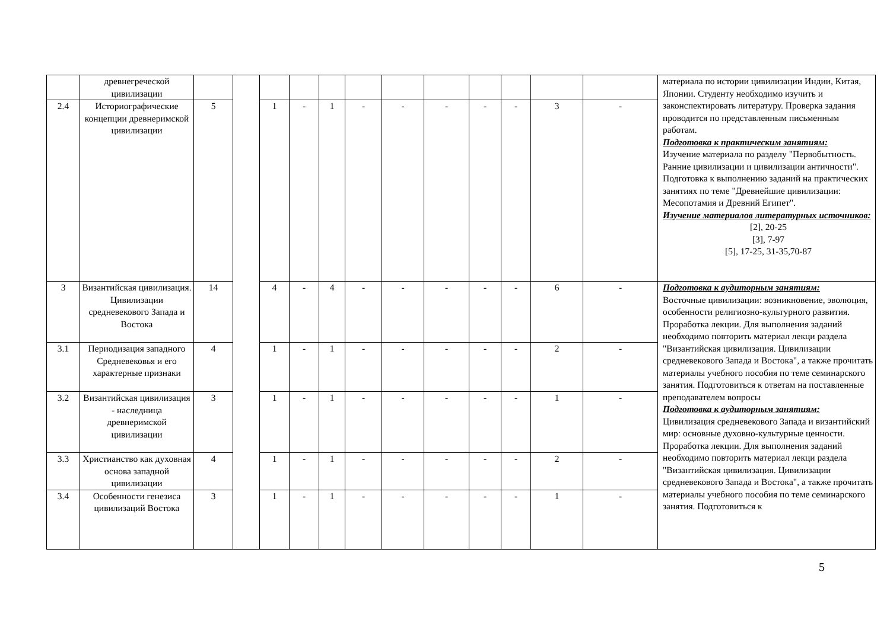| | древнегреческой цивилизации | | | | | | | | | | | | | материала по истории цивилизации Индии, Китая, Японии. Студенту необходимо изучить и законспектировать литературу. Проверка задания проводится по представленным письменным работам. Подготовка к практическим занятиям: Изучение материала по разделу "Первобытность. Ранние цивилизации и цивилизации античности". Подготовка к выполнению заданий на практических занятиях по теме "Древнейшие цивилизации: Месопотамия и Древний Египет". Изучение материалов литературных источников: [2], 20-25 [3], 7-97 [5], 17-25, 31-35,70-87 |
| 2.4 | Историографические концепции древнеримской цивилизации | 5 | | 1 | - | 1 | - | - | - | - | - | 3 | - | |
| 3 | Византийская цивилизация. Цивилизации средневекового Запада и Востока | 14 | | 4 | - | 4 | - | - | - | - | - | 6 | - | Подготовка к аудиторным занятиям: Восточные цивилизации: возникновение, эволюция, особенности религиозно-культурного развития. Проработка лекции. Для выполнения заданий необходимо повторить материал лекци раздела "Византийская цивилизация. Цивилизации средневекового Запада и Востока", а также прочитать материалы учебного пособия по теме семинарского занятия. Подготовиться к ответам на поставленные преподавателем вопросы Подготовка к аудиторным занятиям: Цивилизация средневекового Запада и византийский мир: основные духовно-культурные ценности. Проработка лекции. Для выполнения заданий необходимо повторить материал лекци раздела "Византийская цивилизация. Цивилизации средневекового Запада и Востока", а также прочитать материалы учебного пособия по теме семинарского занятия. Подготовиться к |
| 3.1 | Периодизация западного Средневековья и его характерные признаки | 4 | | 1 | - | 1 | - | - | - | - | - | 2 | - | |
| 3.2 | Византийская цивилизация - наследница древнеримской цивилизации | 3 | | 1 | - | 1 | - | - | - | - | - | 1 | - | |
| 3.3 | Христианство как духовная основа западной цивилизации | 4 | | 1 | - | 1 | - | - | - | - | - | 2 | - | |
| 3.4 | Особенности генезиса цивилизаций Востока | 3 | | 1 | - | 1 | - | - | - | - | - | 1 | - | |
5